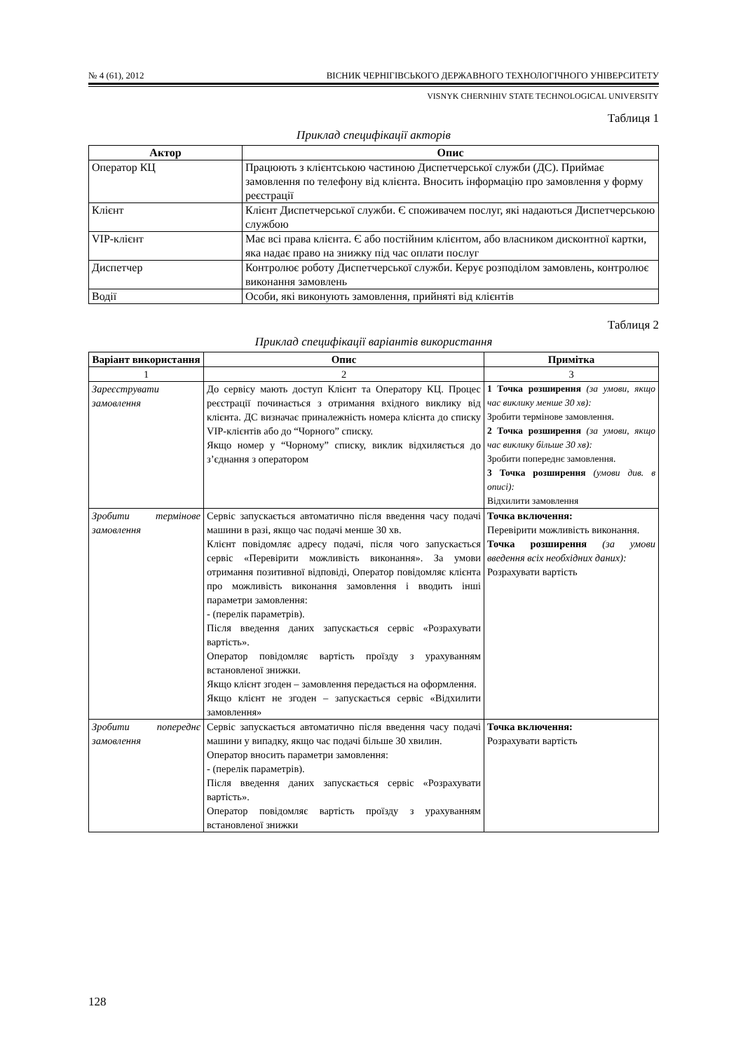№ 4 (61), 2012 ВІСНИК ЧЕРНІГІВСЬКОГО ДЕРЖАВНОГО ТЕХНОЛОГІЧНОГО УНІВЕРСИТЕТУ
VISNYK CHERNIHIV STATE TECHNOLOGICAL UNIVERSITY
Таблиця 1
Приклад специфікації акторів
| Актор | Опис |
| --- | --- |
| Оператор КЦ | Працюють з клієнтською частиною Диспетчерської служби (ДС). Приймає замовлення по телефону від клієнта. Вносить інформацію про замовлення у форму реєстрації |
| Клієнт | Клієнт Диспетчерської служби. Є споживачем послуг, які надаються Диспетчерською службою |
| VIP-клієнт | Має всі права клієнта. Є або постійним клієнтом, або власником дисконтної картки, яка надає право на знижку під час оплати послуг |
| Диспетчер | Контролює роботу Диспетчерської служби. Керує розподілом замовлень, контролює виконання замовлень |
| Водії | Особи, які виконують замовлення, прийняті від клієнтів |
Таблиця 2
Приклад специфікації варіантів використання
| Варіант використання | Опис | Примітка |
| --- | --- | --- |
| 1 | 2 | 3 |
| Зареєструвати замовлення | До сервісу мають доступ Клієнт та Оператору КЦ. Процес реєстрації починається з отримання вхідного виклику від клієнта. ДС визначає приналежність номера клієнта до списку VIP-клієнтів або до “Чорного” списку. Якщо номер у “Чорному” списку, виклик відхиляється до з’єднання з оператором | 1 Точка розширення (за умови, якщо час виклику менше 30 хв): Зробити термінове замовлення. 2 Точка розширення (за умови, якщо час виклику більше 30 хв): Зробити попереднє замовлення. 3 Точка розширення (умови див. в описі): Відхилити замовлення |
| Зробити термінове замовлення | Сервіс запускається автоматично після введення часу подачі машини в разі, якщо час подачі менше 30 хв. Клієнт повідомляє адресу подачі, після чого запускається сервіс «Перевірити можливість виконання». За умови отримання позитивної відповіді, Оператор повідомляє клієнта про можливість виконання замовлення і вводить інші параметри замовлення: - (перелік параметрів). Після введення даних запускається сервіс «Розрахувати вартість». Оператор повідомляє вартість проїзду з урахуванням встановленої знижки. Якщо клієнт згоден – замовлення передається на оформлення. Якщо клієнт не згоден – запускається сервіс «Відхилити замовлення» | Точка включення: Перевірити можливість виконання. Точка розширення (за умови введення всіх необхідних даних): Розрахувати вартість |
| Зробити попереднє замовлення | Сервіс запускається автоматично після введення часу подачі машини у випадку, якщо час подачі більше 30 хвилин. Оператор вносить параметри замовлення: - (перелік параметрів). Після введення даних запускається сервіс «Розрахувати вартість». Оператор повідомляє вартість проїзду з урахуванням встановленої знижки | Точка включення: Розрахувати вартість |
128